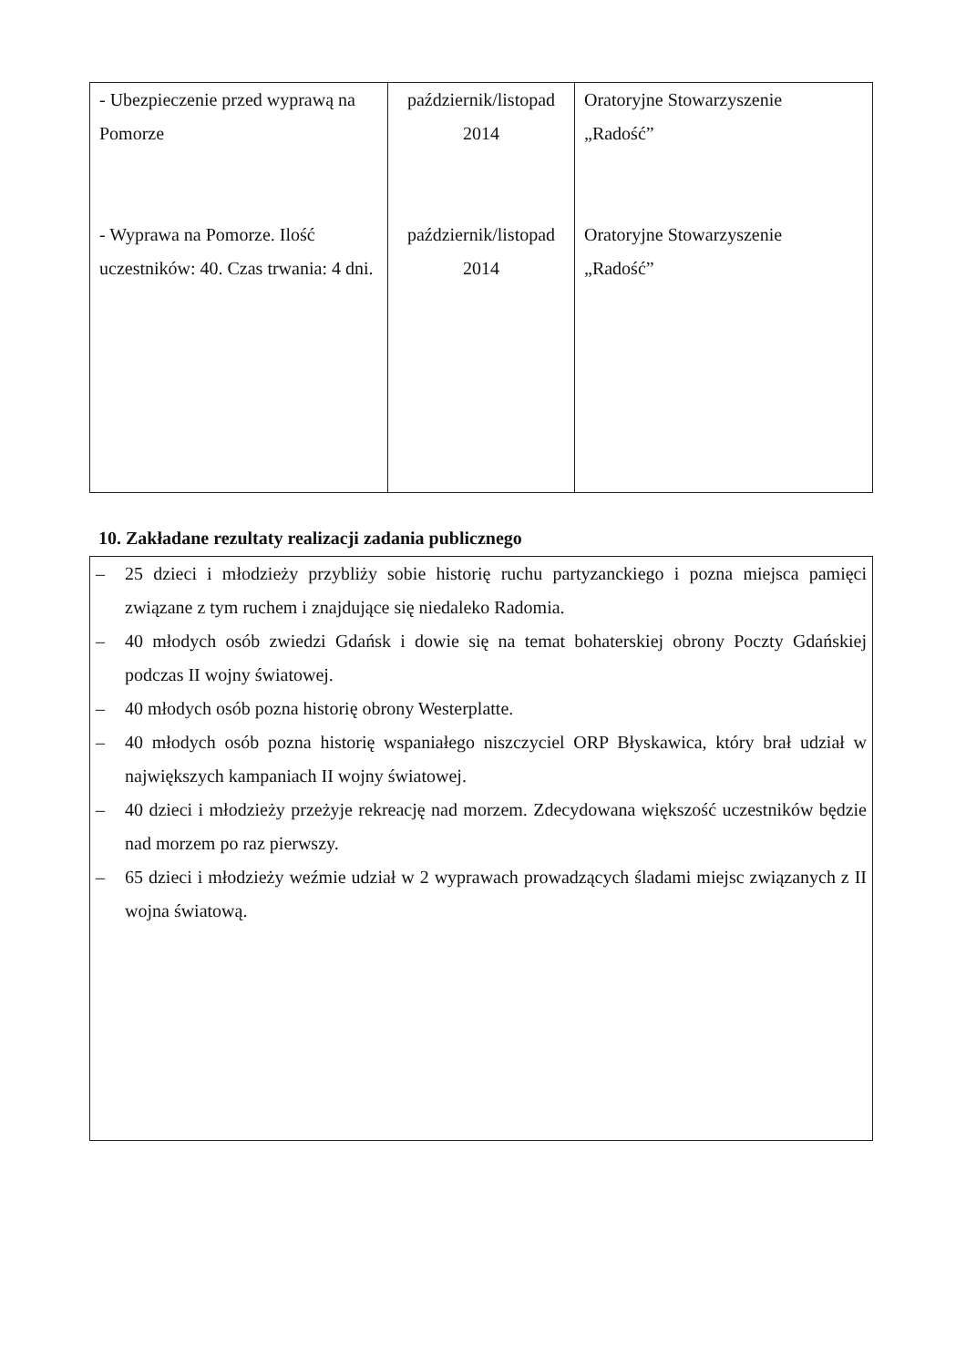| - Ubezpieczenie przed wyprawą na Pomorze - Wyprawa na Pomorze. Ilość uczestników: 40. Czas trwania: 4 dni. | październik/listopad 2014 październik/listopad 2014 | Oratoryjne Stowarzyszenie „Radość” Oratoryjne Stowarzyszenie „Radość” |
10. Zakładane rezultaty realizacji zadania publicznego
– 25 dzieci i młodzieży przybliży sobie historię ruchu partyzanckiego i pozna miejsca pamięci związane z tym ruchem i znajdujące się niedaleko Radomia.
– 40 młodych osób zwiedzi Gdańsk i dowie się na temat bohaterskiej obrony Poczty Gdańskiej podczas II wojny światowej.
– 40 młodych osób pozna historię obrony Westerplatte.
– 40 młodych osób pozna historię wspaniałego niszczyciel ORP Błyskawica, który brał udział w największych kampaniach II wojny światowej.
– 40 dzieci i młodzieży przeżyje rekreację nad morzem. Zdecydowana większość uczestników będzie nad morzem po raz pierwszy.
– 65 dzieci i młodzieży weźmie udział w 2 wyprawach prowadzących śladami miejsc związanych z II wojna światową.